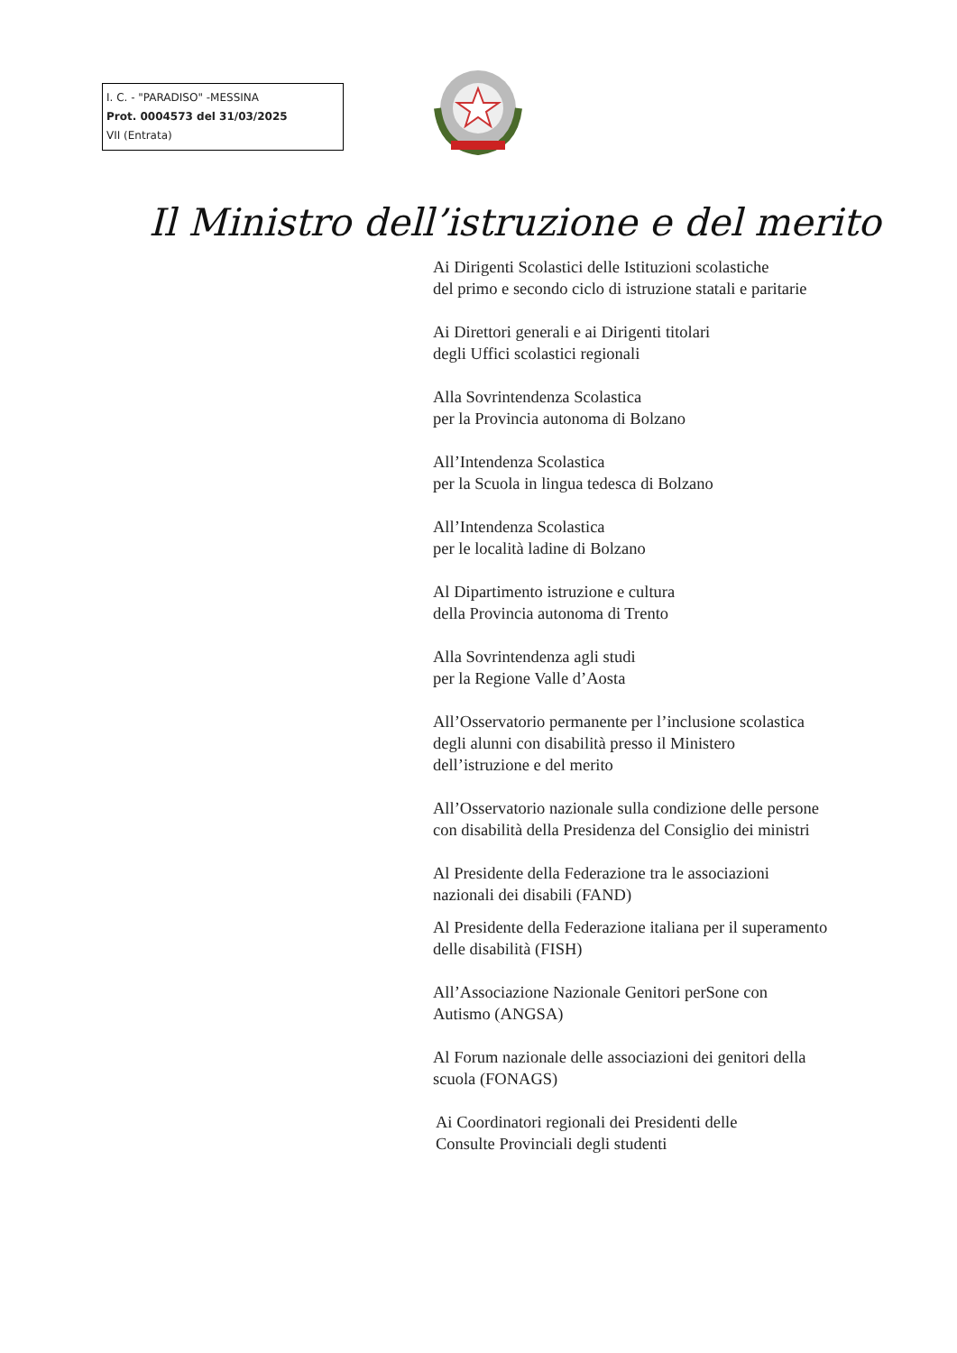I. C. - "PARADISO" -MESSINA
Prot. 0004573 del 31/03/2025
VII (Entrata)
Il Ministro dell’istruzione e del merito
Ai Dirigenti Scolastici delle Istituzioni scolastiche
del primo e secondo ciclo di istruzione statali e paritarie
Ai Direttori generali e ai Dirigenti titolari
degli Uffici scolastici regionali
Alla Sovrintendenza Scolastica
per la Provincia autonoma di Bolzano
All’Intendenza Scolastica
per la Scuola in lingua tedesca di Bolzano
All’Intendenza Scolastica
per le località ladine di Bolzano
Al Dipartimento istruzione e cultura
della Provincia autonoma di Trento
Alla Sovrintendenza agli studi
per la Regione Valle d’Aosta
All’Osservatorio permanente per l’inclusione scolastica
degli alunni con disabilità presso il Ministero
dell’istruzione e del merito
All’Osservatorio nazionale sulla condizione delle persone
con disabilità della Presidenza del Consiglio dei ministri
Al Presidente della Federazione tra le associazioni
nazionali dei disabili (FAND)
Al Presidente della Federazione italiana per il superamento
delle disabilità (FISH)
All’Associazione Nazionale Genitori perSone con
Autismo (ANGSA)
Al Forum nazionale delle associazioni dei genitori della
scuola (FONAGS)
Ai Coordinatori regionali dei Presidenti delle
Consulte Provinciali degli studenti